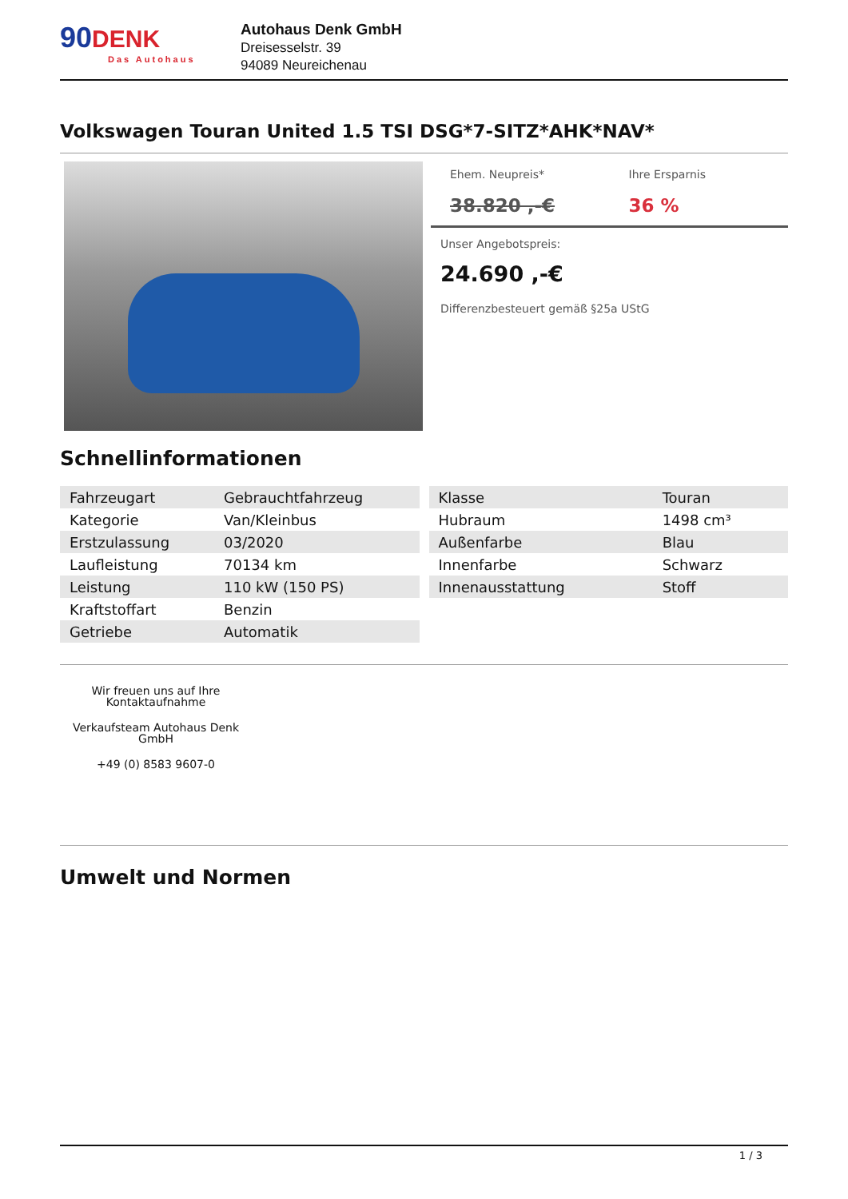90
DENK
Das Autohaus
Autohaus Denk GmbH
Dreisesselstr. 39
94089 Neureichenau
Volkswagen Touran United 1.5 TSI DSG*7-SITZ*AHK*NAV*
Ehem. Neupreis*
38.820 ,-€
Ihre Ersparnis
36 %
Unser Angebotspreis:
24.690 ,-€
Differenzbesteuert gemäß §25a UStG
Schnellinformationen
| Fahrzeugart | Gebrauchtfahrzeug |
| Kategorie | Van/Kleinbus |
| Erstzulassung | 03/2020 |
| Laufleistung | 70134 km |
| Leistung | 110 kW (150 PS) |
| Kraftstoffart | Benzin |
| Getriebe | Automatik |
| Klasse | Touran |
| Hubraum | 1498 cm³ |
| Außenfarbe | Blau |
| Innenfarbe | Schwarz |
| Innenausstattung | Stoff |
Wir freuen uns auf Ihre Kontaktaufnahme
Verkaufsteam Autohaus Denk GmbH
+49 (0) 8583 9607-0
Umwelt und Normen
1 / 3